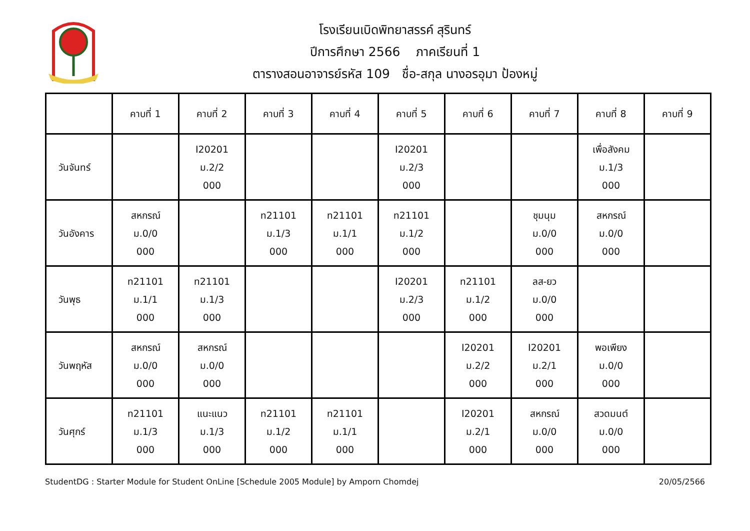โรงเรียนเบิดพิทยาสรรค์ สุรินทร์
ปีการศึกษา 2566 ภาคเรียนที่ 1
ตารางสอนอาจารย์รหัส 109 ชื่อ-สกุล นางอรอุมา ป้องหมู่
| | คาบที่ 1 | คาบที่ 2 | คาบที่ 3 | คาบที่ 4 | คาบที่ 5 | คาบที่ 6 | คาบที่ 7 | คาบที่ 8 | คาบที่ 9 |
| --- | --- | --- | --- | --- | --- | --- | --- | --- | --- |
| วันจันทร์ | | I20201 ม.2/2 000 | | | I20201 ม.2/3 000 | | | เพื่อสังคม ม.1/3 000 | |
| วันอังคาร | สหกรณ์ ม.0/0 000 | | ท21101 ม.1/3 000 | ท21101 ม.1/1 000 | ท21101 ม.1/2 000 | | ชุมนุม ม.0/0 000 | สหกรณ์ ม.0/0 000 | |
| วันพุธ | ท21101 ม.1/1 000 | ท21101 ม.1/3 000 | | | I20201 ม.2/3 000 | ท21101 ม.1/2 000 | ลส-ยว ม.0/0 000 | | |
| วันพฤหัส | สหกรณ์ ม.0/0 000 | สหกรณ์ ม.0/0 000 | | | | I20201 ม.2/2 000 | I20201 ม.2/1 000 | พอเพียง ม.0/0 000 | |
| วันศุกร์ | ท21101 ม.1/3 000 | แนะแนว ม.1/3 000 | ท21101 ม.1/2 000 | ท21101 ม.1/1 000 | | I20201 ม.2/1 000 | สหกรณ์ ม.0/0 000 | สวดมนต์ ม.0/0 000 | |
StudentDG : Starter Module for Student OnLine [Schedule 2005 Module] by Amporn Chomdej 20/05/2566